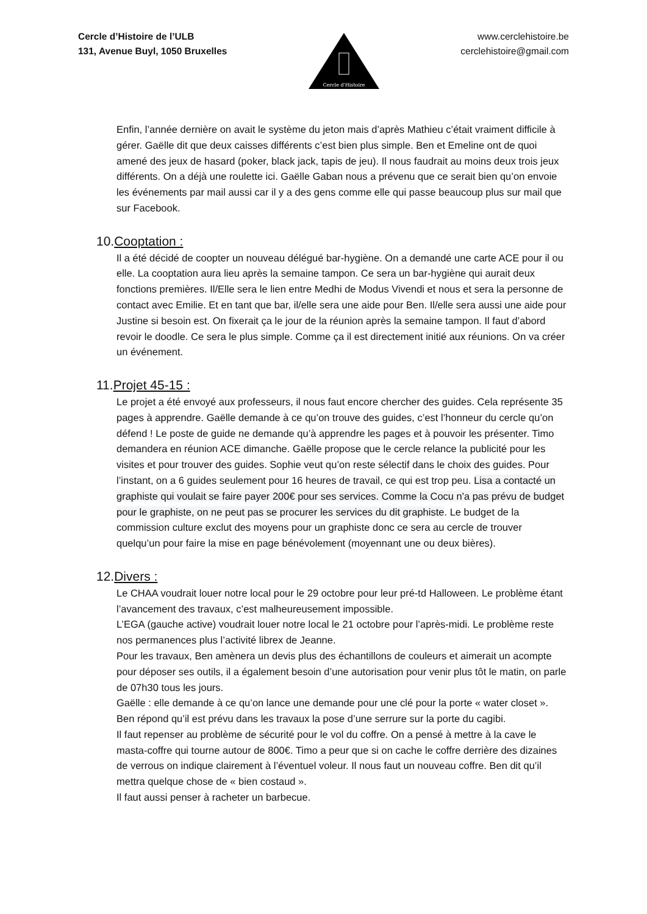Cercle d’Histoire de l’ULB
131, Avenue Buyl, 1050 Bruxelles
Cercle d'Histoire
www.cerclehistoire.be
cerclehistoire@gmail.com
Enfin, l’année dernière on avait le système du jeton mais d’après Mathieu c’était vraiment difficile à gérer. Gaëlle dit que deux caisses différents c’est bien plus simple. Ben et Emeline ont de quoi amené des jeux de hasard (poker, black jack, tapis de jeu). Il nous faudrait au moins deux trois jeux différents. On a déjà une roulette ici. Gaëlle Gaban nous a prévenu que ce serait bien qu’on envoie les événements par mail aussi car il y a des gens comme elle qui passe beaucoup plus sur mail que sur Facebook.
10.Cooptation :
Il a été décidé de coopter un nouveau délégué bar-hygiène. On a demandé une carte ACE pour il ou elle. La cooptation aura lieu après la semaine tampon. Ce sera un bar-hygiène qui aurait deux fonctions premières. Il/Elle sera le lien entre Medhi de Modus Vivendi et nous et sera la personne de contact avec Emilie. Et en tant que bar, il/elle sera une aide pour Ben. Il/elle sera aussi une aide pour Justine si besoin est. On fixerait ça le jour de la réunion après la semaine tampon. Il faut d’abord revoir le doodle. Ce sera le plus simple. Comme ça il est directement initié aux réunions. On va créer un événement.
11.Projet 45-15 :
Le projet a été envoyé aux professeurs, il nous faut encore chercher des guides. Cela représente 35 pages à apprendre. Gaëlle demande à ce qu’on trouve des guides, c’est l’honneur du cercle qu’on défend ! Le poste de guide ne demande qu’à apprendre les pages et à pouvoir les présenter. Timo demandera en réunion ACE dimanche. Gaëlle propose que le cercle relance la publicité pour les visites et pour trouver des guides. Sophie veut qu’on reste sélectif dans le choix des guides. Pour l’instant, on a 6 guides seulement pour 16 heures de travail, ce qui est trop peu. Lisa a contacté un graphiste qui voulait se faire payer 200€ pour ses services. Comme la Cocu n'a pas prévu de budget pour le graphiste, on ne peut pas se procurer les services du dit graphiste. Le budget de la commission culture exclut des moyens pour un graphiste donc ce sera au cercle de trouver quelqu’un pour faire la mise en page bénévolement (moyennant une ou deux bières).
12.Divers :
Le CHAA voudrait louer notre local pour le 29 octobre pour leur pré-td Halloween. Le problème étant l’avancement des travaux, c’est malheureusement impossible.
L’EGA (gauche active) voudrait louer notre local le 21 octobre pour l’après-midi. Le problème reste nos permanences plus l’activité librex de Jeanne.
Pour les travaux, Ben amènera un devis plus des échantillons de couleurs et aimerait un acompte pour déposer ses outils, il a également besoin d’une autorisation pour venir plus tôt le matin, on parle de 07h30 tous les jours.
Gaëlle : elle demande à ce qu’on lance une demande pour une clé pour la porte « water closet ». Ben répond qu’il est prévu dans les travaux la pose d’une serrure sur la porte du cagibi.
Il faut repenser au problème de sécurité pour le vol du coffre. On a pensé à mettre à la cave le masta-coffre qui tourne autour de 800€. Timo a peur que si on cache le coffre derrière des dizaines de verrous on indique clairement à l’éventuel voleur. Il nous faut un nouveau coffre. Ben dit qu’il mettra quelque chose de « bien costaud ».
Il faut aussi penser à racheter un barbecue.